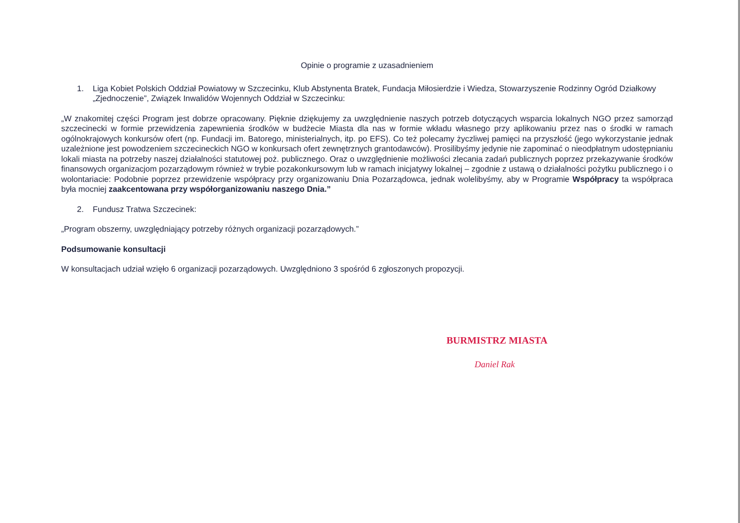Opinie o programie z uzasadnieniem
1. Liga Kobiet Polskich Oddział Powiatowy w Szczecinku, Klub Abstynenta Bratek, Fundacja Miłosierdzie i Wiedza, Stowarzyszenie Rodzinny Ogród Działkowy „Zjednoczenie”, Związek Inwalidów Wojennych Oddział w Szczecinku:
„W znakomitej części Program jest dobrze opracowany. Pięknie dziękujemy za uwzględnienie naszych potrzeb dotyczących wsparcia lokalnych NGO przez samorząd szczecinecki w formie przewidzenia zapewnienia środków w budżecie Miasta dla nas w formie wkładu własnego przy aplikowaniu przez nas o środki w ramach ogólnokrajowych konkursów ofert (np. Fundacji im. Batorego, ministerialnych, itp. po EFS). Co też polecamy życzliwej pamięci na przyszłość (jego wykorzystanie jednak uzależnione jest powodzeniem szczecineckich NGO w konkursach ofert zewnętrznych grantodawców). Prosilibyśmy jedynie nie zapominać o nieodpłatnym udostępnianiu lokali miasta na potrzeby naszej działalności statutowej poż. publicznego. Oraz o uwzględnienie możliwości zlecania zadań publicznych poprzez przekazywanie środków finansowych organizacjom pozarządowym również w trybie pozakonkursowym lub w ramach inicjatywy lokalnej – zgodnie z ustawą o działalności pożytku publicznego i o wolontariacie: Podobnie poprzez przewidzenie współpracy przy organizowaniu Dnia Pozarządowca, jednak wolelibyśmy, aby w Programie Współpracy ta współpraca była mocniej zaakcentowana przy współorganizowaniu naszego Dnia.”
2. Fundusz Tratwa Szczecinek:
„Program obszerny, uwzględniający potrzeby różnych organizacji pozarządowych.”
Podsumowanie konsultacji
W konsultacjach udział wzięło 6 organizacji pozarządowych. Uwzględniono 3 spośród 6 zgłoszonych propozycji.
BURMISTRZ MIASTA
Daniel Rak